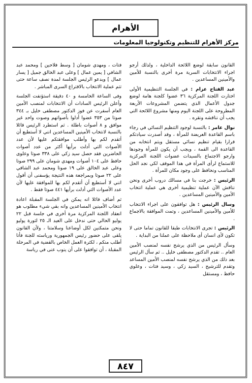الأهرام
مركز الأهرام للتنظيم وتكنولوجيا المعلومات
القانون سابقة لوضع اللائحة الداخلية ، ولذلك أرجو اجراء الانتخابات السرية مرة أخرى بالنسبة للأمين والأمينين المساعدين .
عبد الفتاح عزام : في الجلسة التنظيمية الأولى اختارت اللجنة المركزية ٣٦ عضوا كلجنة هامة لوضع جدول الأعمال الذي يتضمن المشروعات الأربعة المطروحة على اللجنة اليوم ومنها مشروع اللائحة التي يجب أن نناقشه ونقره .
نوال عامر : بالنسبة لوجود التنظيم النسائي في رجاء باسم القاعدة العريضة للمرأة ، وقد أصدرت سيادتكم قرارا بقيام تنظيم نسائي مستقل ويتم انتخابه من القاعدة الى القمة ، ويجب أن يكون للمرأة وجودها وارجو الاجتماع بالسيدات عضوات اللجنة المركزية للاستماع لرأى المرأة في هذا الموقف لكي نجد الحل المناسب ونحافظ على وجود مكان للمرأة .
الرئيس : خرجت بنا في مسالك دروب أخرى ونحن نناقش الآن عملية تنظيمية أخرى هي عملية انتخاب الأمين والأمينين المساعدين .
وسال الرئيس : هل توافقون على اجراء الانتخاب للأمين والأمينين المساعدين ، وتمت الموافقة بالاجماع .
الرئيس : تجرى الانتخابات طبقا للقانون تماما حتى لا تكون لأى انسان أى ملاحظة على عملنا من البداية .
وسأل الرئيس من الذي يرشح نفسه لمنصب الأمين العام .. تقدم الدكتور مصطفى خليل .. ثم سأل الرئيس بعد ذلك من الذي يرشح نفسه لمنصب الأمين المساعد وتقدم للترشيح ، السيد زكي ، وسيد فتات ، وعلوي حافظ ، ومستقل
فتات ، ومهدي شومان [ وسط فلاحين ] ومحمد عبد الشافي [ يمين عمال ] وعلى عبد الخالق جميل [ يسار عمال ] ويدعو الرئيس الجلسة لمدة نصف ساعة حتى تتم عملية الانتخاب بالاقتراع السرى المباشر .
وفى الساعة الخامسة و ٤٠ دقيقة استؤنفت الجلسة وأعلن الرئيس السادات أن الانتخابات لمنصب الأمين العام أسفرت عن فوز الدكتور مصطفى خليل بـ ٣٤٤ صوتا من ٣٥٣ عضوا أدلوا بأصواتهم وصوت واحد غير موافق و ٨ أصوات باطلة . ثم استطرد الرئيس قائلا بالنسبة لانتخاب الأمينين المساعدين انني لا أستطيع أن أتقدم لكم بها وأطلب موافقتكم عليها لأن عدد الأصوات التي أدلت برأيها أكثر من عدد أصوات الحاضرين فقد حصل سيد زكي على ٣٣٨ صوتا وعلوى حافظ على ١٠٤ أصوات ومهدي شومان على ٢٩٩ صوتا وعلى عبد الخالق على ١٩ صوتا ومحمد عبد الشافي على ٢٢ صوتا وبمراجعة هذه النتيجة يؤسفنى أن أقول انني لا أستطيع أن أتقدم لكم بها للموافقة عليها لأن عدد الأصوات التي أدلت برأيها ٤٤١ صوتا فقط .
ثم أضاف قائلا انه يمكن في الجلسة المقبلة اعادة انتخاب الأمينين المساعدين وانه بقي شيء مطلوب هو انعقاد اللجنة المركزية مرة أخرى في جلسة قبل ٢٢ يوليو الحالي حتى ندخل على العيد الـ ٢٥ لثورة يوليو ونحن متمكنين لكل أوضاعنا وسلامتنا ، ولأن القانون يلقى على حضور رئيس الجمهورية ورياسته للجنة فأنا أطلب منكم ، لكثرة العمل الخاص بالقضية في المرحلة المقبلة ، أن توافقوا على أن ينوب عنى في رياسة
٨٤٧